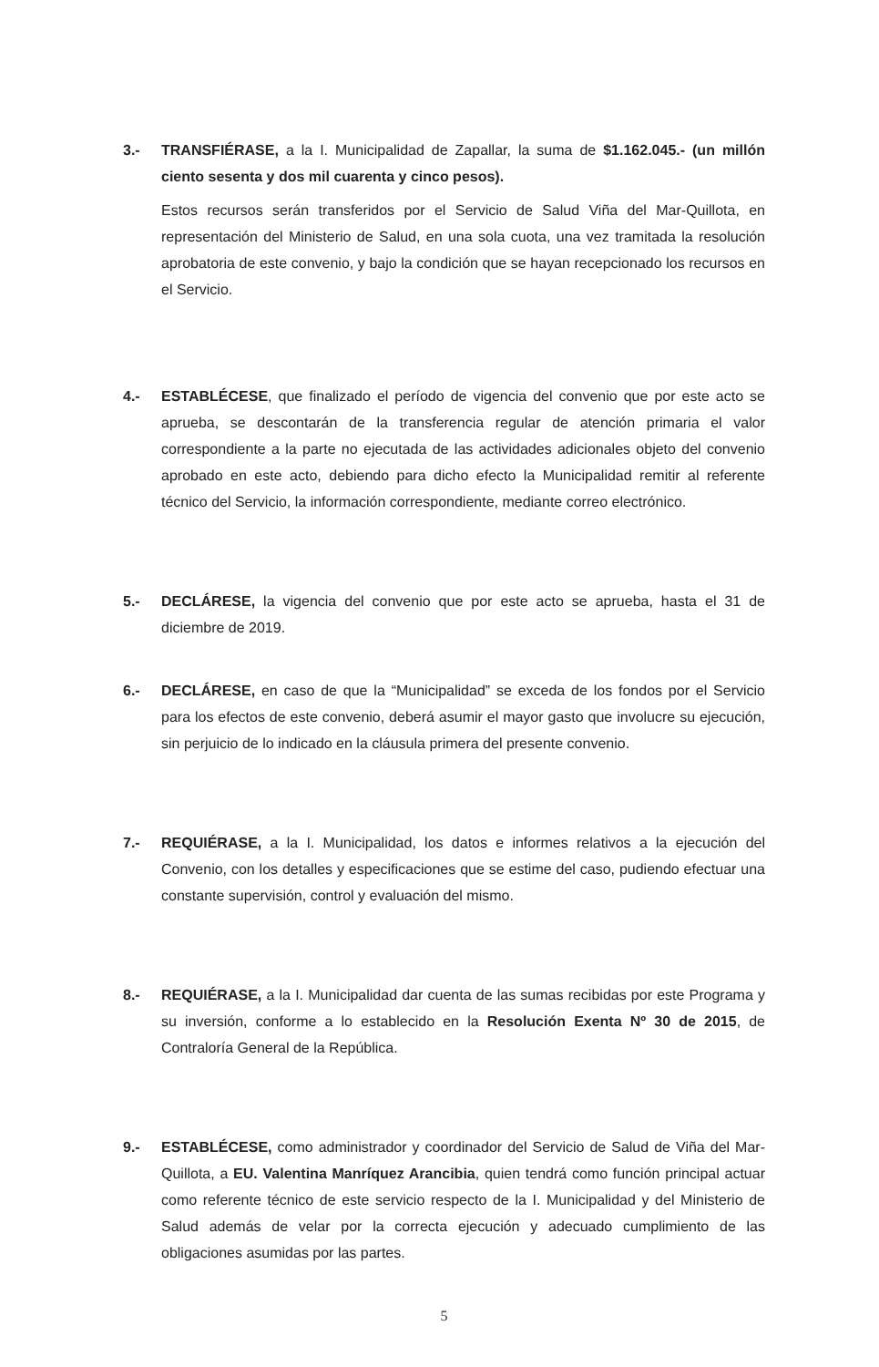3.- TRANSFIÉRASE, a la I. Municipalidad de Zapallar, la suma de $1.162.045.- (un millón ciento sesenta y dos mil cuarenta y cinco pesos).
Estos recursos serán transferidos por el Servicio de Salud Viña del Mar-Quillota, en representación del Ministerio de Salud, en una sola cuota, una vez tramitada la resolución aprobatoria de este convenio, y bajo la condición que se hayan recepcionado los recursos en el Servicio.
4.- ESTABLÉCESE, que finalizado el período de vigencia del convenio que por este acto se aprueba, se descontarán de la transferencia regular de atención primaria el valor correspondiente a la parte no ejecutada de las actividades adicionales objeto del convenio aprobado en este acto, debiendo para dicho efecto la Municipalidad remitir al referente técnico del Servicio, la información correspondiente, mediante correo electrónico.
5.- DECLÁRESE, la vigencia del convenio que por este acto se aprueba, hasta el 31 de diciembre de 2019.
6.- DECLÁRESE, en caso de que la “Municipalidad” se exceda de los fondos por el Servicio para los efectos de este convenio, deberá asumir el mayor gasto que involucre su ejecución, sin perjuicio de lo indicado en la cláusula primera del presente convenio.
7.- REQUIÉRASE, a la I. Municipalidad, los datos e informes relativos a la ejecución del Convenio, con los detalles y especificaciones que se estime del caso, pudiendo efectuar una constante supervisión, control y evaluación del mismo.
8.- REQUIÉRASE, a la I. Municipalidad dar cuenta de las sumas recibidas por este Programa y su inversión, conforme a lo establecido en la Resolución Exenta Nº 30 de 2015, de Contraloría General de la República.
9.- ESTABLÉCESE, como administrador y coordinador del Servicio de Salud de Viña del Mar-Quillota, a EU. Valentina Manríquez Arancibia, quien tendrá como función principal actuar como referente técnico de este servicio respecto de la I. Municipalidad y del Ministerio de Salud además de velar por la correcta ejecución y adecuado cumplimiento de las obligaciones asumidas por las partes.
5